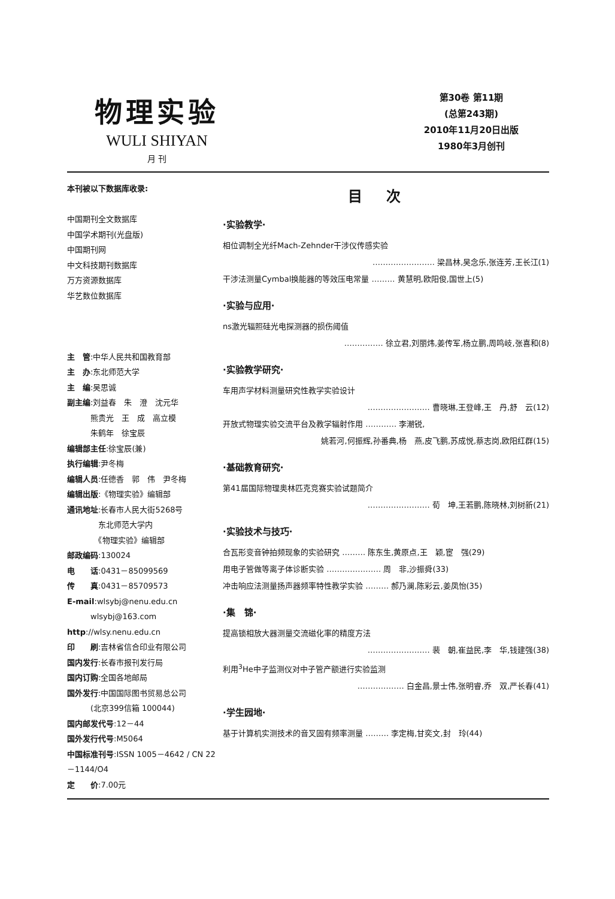物理实验
WULI SHIYAN
月 刊
第30卷 第11期
(总第243期)
2010年11月20日出版
1980年3月创刊
本刊被以下数据库收录:
中国期刊全文数据库
中国学术期刊(光盘版)
中国期刊网
中文科技期刊数据库
万方资源数据库
华艺数位数据库
主　管:中华人民共和国教育部
主　办:东北师范大学
主　编:吴思诚
副主编:刘益春　朱　澄　沈元华
　　　熊贵光　王　成　高立模
　　　朱鹤年　徐宝辰
编辑部主任:徐宝辰(兼)
执行编辑:尹冬梅
编辑人员:任德香　郭　伟　尹冬梅
编辑出版:《物理实验》编辑部
通讯地址:长春市人民大街5268号
　　　　东北师范大学内
　　　　《物理实验》编辑部
邮政编码:130024
电　　话:0431－85099569
传　　真:0431－85709573
E-mail:wlsybj@nenu.edu.cn
　　　wlsybj@163.com
http://wlsy.nenu.edu.cn
印　　刷:吉林省信合印业有限公司
国内发行:长春市报刊发行局
国内订购:全国各地邮局
国外发行:中国国际图书贸易总公司
　　　(北京399信箱 100044)
国内邮发代号:12－44
国外发行代号:M5064
中国标准刊号:ISSN 1005－4642 / CN 22－1144/O4
定　　价:7.00元
目次
·实验教学·
相位调制全光纤Mach-Zehnder干涉仪传感实验
…………………… 梁昌林,吴念乐,张连芳,王长江(1)
干涉法测量Cymbal换能器的等效压电常量 ……… 黄慧明,欧阳俊,国世上(5)
·实验与应用·
ns激光辐照硅光电探测器的损伤阈值
…………… 徐立君,刘丽炜,姜传军,杨立鹏,周鸣岐,张喜和(8)
·实验教学研究·
车用声学材料测量研究性教学实验设计
…………………… 曹晓琳,王登峰,王　丹,舒　云(12)
开放式物理实验交流平台及教学辐射作用 ………… 李潮锐,
姚若河,何振辉,孙番典,杨　燕,皮飞鹏,苏成悦,蔡志岗,欧阳红群(15)
·基础教育研究·
第41届国际物理奥林匹克竞赛实验试题简介
…………………… 荀　坤,王若鹏,陈晓林,刘树新(21)
·实验技术与技巧·
合瓦形变音钟拍频现象的实验研究 ……… 陈东生,黄原点,王　颖,宦　强(29)
用电子管做等离子体诊断实验 ………………… 周　非,沙振舜(33)
冲击响应法测量扬声器频率特性教学实验 ……… 郝乃澜,陈彩云,姜凤怡(35)
·集　锦·
提高锁相放大器测量交流磁化率的精度方法
…………………… 裴　朝,崔益民,李　华,钱建强(38)
利用<sup>3</sup>He中子监测仪对中子管产额进行实验监测
……………… 白金昌,景士伟,张明睿,乔　双,严长春(41)
·学生园地·
基于计算机实测技术的音叉固有频率测量 ……… 李定梅,甘奕文,封　玲(44)